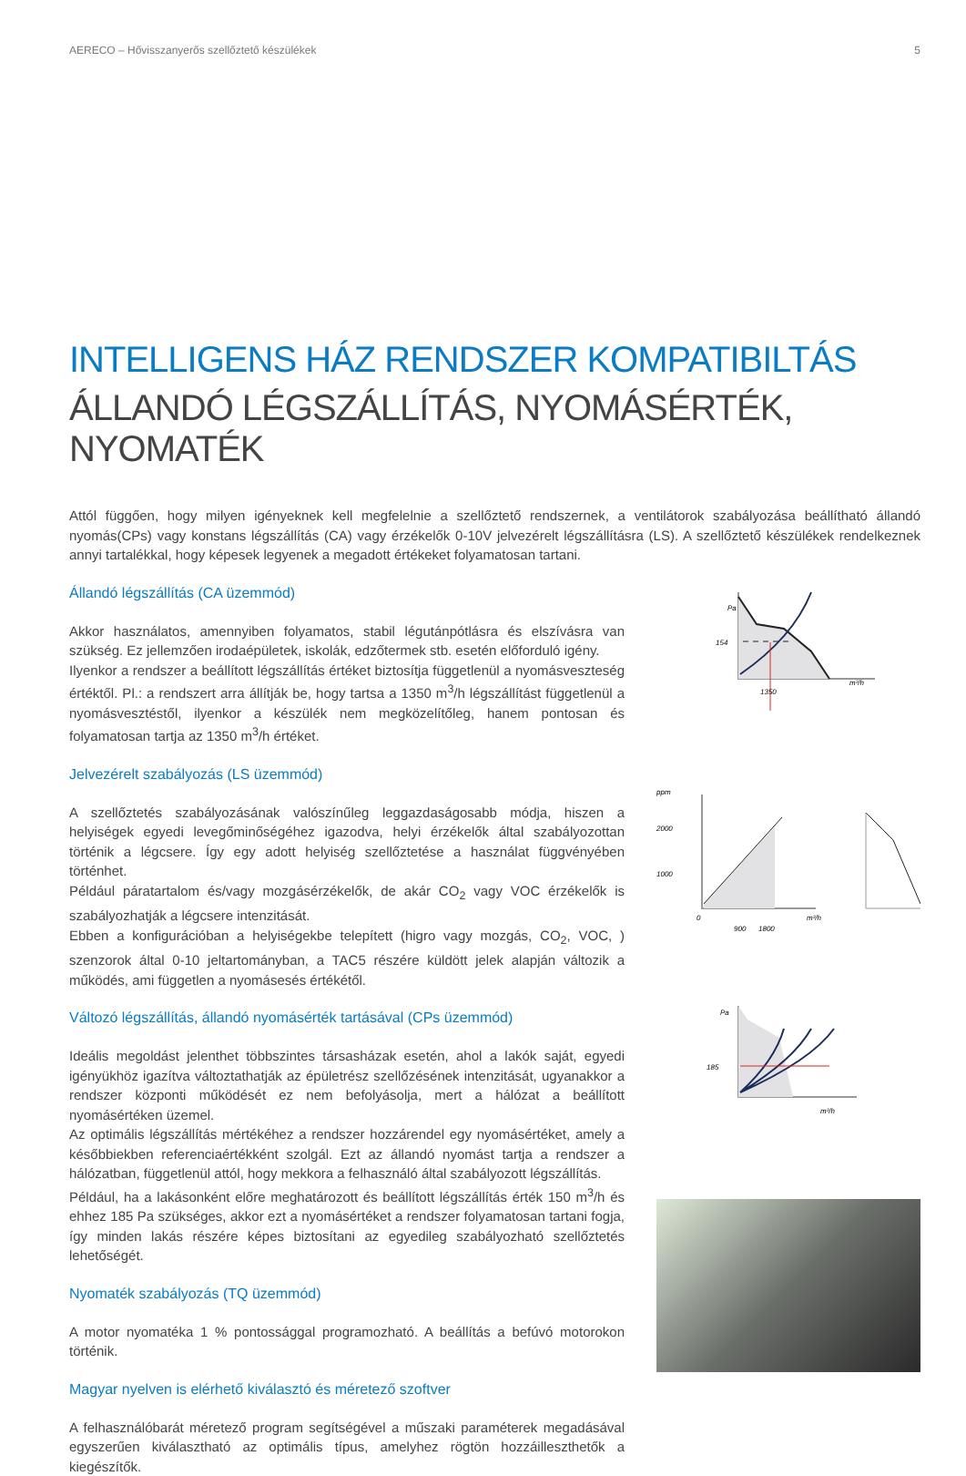AERECO – Hővisszanyerős szellőztető készülékek 5
INTELLIGENS HÁZ RENDSZER KOMPATIBILTÁS
ÁLLANDÓ LÉGSZÁLLÍTÁS, NYOMÁSÉRTÉK, NYOMATÉK
Attól függően, hogy milyen igényeknek kell megfelelnie a szellőztető rendszernek, a ventilátorok szabályozása beállítható állandó nyomás(CPs) vagy konstans légszállítás (CA) vagy érzékelők 0-10V jelvezérelt légszállításra (LS). A szellőztető készülékek rendelkeznek annyi tartalékkal, hogy képesek legyenek a megadott értékeket folyamatosan tartani.
Állandó légszállítás (CA üzemmód)
Akkor használatos, amennyiben folyamatos, stabil légutánpótlásra és elszívásra van szükség. Ez jellemzően irodaépületek, iskolák, edzőtermek stb. esetén előforduló igény.
Ilyenkor a rendszer a beállított légszállítás értéket biztosítja függetlenül a nyomásveszteség értéktől. Pl.: a rendszert arra állítják be, hogy tartsa a 1350 m<sup>3</sup>/h légszállítást függetlenül a nyomásvesztéstől, ilyenkor a készülék nem megközelítőleg, hanem pontosan és folyamatosan tartja az 1350 m<sup>3</sup>/h értéket.
Jelvezérelt szabályozás (LS üzemmód)
A szellőztetés szabályozásának valószínűleg leggazdaságosabb módja, hiszen a helyiségek egyedi levegőminőségéhez igazodva, helyi érzékelők által szabályozottan történik a légcsere. Így egy adott helyiség szellőztetése a használat függvényében történhet.
Például páratartalom és/vagy mozgásérzékelők, de akár CO<sub>2</sub> vagy VOC érzékelők is szabályozhatják a légcsere intenzitását.
Ebben a konfigurációban a helyiségekbe telepített (higro vagy mozgás, CO<sub>2</sub>, VOC, ) szenzorok által 0-10 jeltartományban, a TAC5 részére küldött jelek alapján változik a működés, ami független a nyomásesés értékétől.
Változó légszállítás, állandó nyomásérték tartásával (CPs üzemmód)
Ideális megoldást jelenthet többszintes társasházak esetén, ahol a lakók saját, egyedi igényükhöz igazítva változtathatják az épületrész szellőzésének intenzitását, ugyanakkor a rendszer központi működését ez nem befolyásolja, mert a hálózat a beállított nyomásértéken üzemel.
Az optimális légszállítás mértékéhez a rendszer hozzárendel egy nyomásértéket, amely a későbbiekben referenciaértékként szolgál. Ezt az állandó nyomást tartja a rendszer a hálózatban, függetlenül attól, hogy mekkora a felhasználó által szabályozott légszállítás.
Például, ha a lakásonként előre meghatározott és beállított légszállítás érték 150 m<sup>3</sup>/h és ehhez 185 Pa szükséges, akkor ezt a nyomásértéket a rendszer folyamatosan tartani fogja, így minden lakás részére képes biztosítani az egyedileg szabályozható szellőztetés lehetőségét.
Nyomaték szabályozás (TQ üzemmód)
A motor nyomatéka 1 % pontossággal programozható. A beállítás a befúvó motorokon történik.
Magyar nyelven is elérhető kiválasztó és méretező szoftver
A felhasználóbarát méretező program segítségével a műszaki paraméterek megadásával egyszerűen kiválasztható az optimális típus, amelyhez rögtön hozzáilleszthetők a kiegészítők.
Pa
154
1350
m³/h
ppm
2000
1000
0
900
1800
m³/h
Pa
185
m³/h